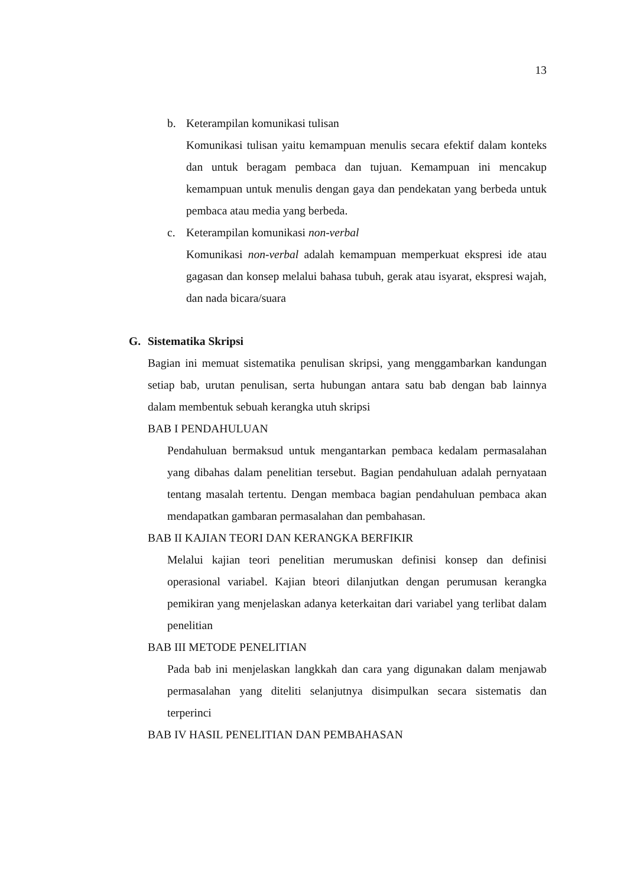13
b. Keterampilan komunikasi tulisan
Komunikasi tulisan yaitu kemampuan menulis secara efektif dalam konteks dan untuk beragam pembaca dan tujuan. Kemampuan ini mencakup kemampuan untuk menulis dengan gaya dan pendekatan yang berbeda untuk pembaca atau media yang berbeda.
c. Keterampilan komunikasi non-verbal
Komunikasi non-verbal adalah kemampuan memperkuat ekspresi ide atau gagasan dan konsep melalui bahasa tubuh, gerak atau isyarat, ekspresi wajah, dan nada bicara/suara
G. Sistematika Skripsi
Bagian ini memuat sistematika penulisan skripsi, yang menggambarkan kandungan setiap bab, urutan penulisan, serta hubungan antara satu bab dengan bab lainnya dalam membentuk sebuah kerangka utuh skripsi
BAB I PENDAHULUAN
Pendahuluan bermaksud untuk mengantarkan pembaca kedalam permasalahan yang dibahas dalam penelitian tersebut. Bagian pendahuluan adalah pernyataan tentang masalah tertentu. Dengan membaca bagian pendahuluan pembaca akan mendapatkan gambaran permasalahan dan pembahasan.
BAB II KAJIAN TEORI DAN KERANGKA BERFIKIR
Melalui kajian teori penelitian merumuskan definisi konsep dan definisi operasional variabel. Kajian bteori dilanjutkan dengan perumusan kerangka pemikiran yang menjelaskan adanya keterkaitan dari variabel yang terlibat dalam penelitian
BAB III METODE PENELITIAN
Pada bab ini menjelaskan langkkah dan cara yang digunakan dalam menjawab permasalahan yang diteliti selanjutnya disimpulkan secara sistematis dan terperinci
BAB IV HASIL PENELITIAN DAN PEMBAHASAN